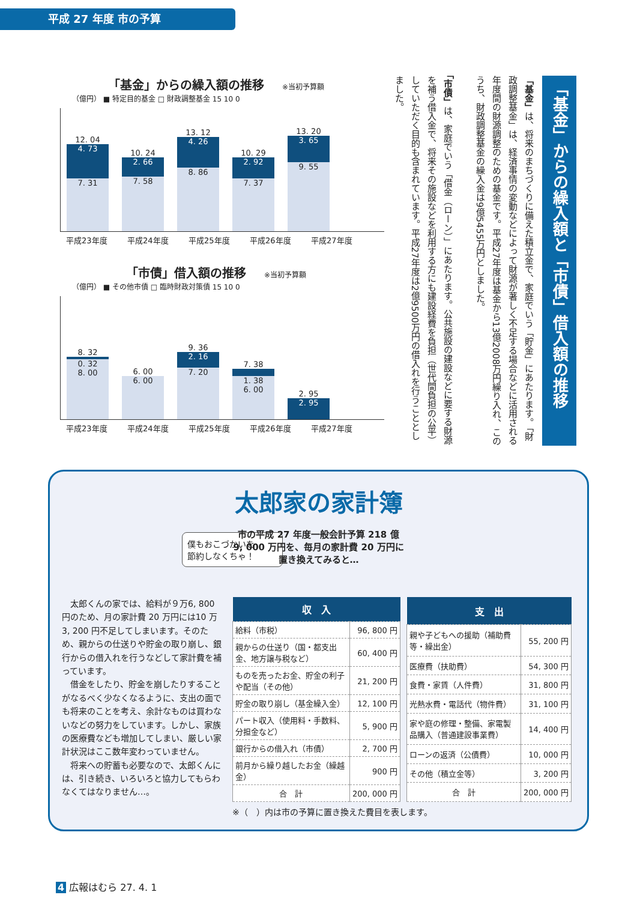平成 27 年度 市の予算
「基金」からの繰入額の推移 ※当初予算額
（億円） ■ 特定目的基金 □ 財政調整基金 15 10 0
12. 04
4. 73
7. 31
10. 24
2. 66
7. 58
13. 12
4. 26
8. 86
10. 29
2. 92
7. 37
13. 20
3. 65
9. 55
平成23年度 平成24年度 平成25年度 平成26年度 平成27年度
「市債」借入額の推移 ※当初予算額
（億円） ■ その他市債 □ 臨時財政対策債 15 10 0
8. 32
0. 32
8. 00
6. 00
6. 00
9. 36
2. 16
7. 20
7. 38
1. 38
6. 00
2. 95
2. 95
平成23年度 平成24年度 平成25年度 平成26年度 平成27年度
「基金」からの繰入額と「市債」借入額の推移
「基金」は、将来のまちづくりに備えた積立金で、家庭でいう「貯金」にあたります。「財政調整基金」は、経済事情の変動などによって財源が著しく不足する場合などに活用される年度間の財源調整のための基金です。平成27年度は基金から13億2008万円繰り入れ、このうち、財政調整基金の繰入金は9億5455万円としました。
「市債」は、家庭でいう「借金（ローン）」にあたります。公共施設の建設などに要する財源を補う借入金で、将来その施設などを利用する方にも建設経費を負担（世代間負担の公平）していただく目的も含まれています。平成27年度は2億9500万円の借入れを行うこととしました。
太郎家の家計簿
市の平成 27 年度一般会計予算 218 億
9, 000 万円を、毎月の家計費 20 万円に
置き換えてみると…
僕もおこづかいを
節約しなくちゃ！
　太郎くんの家では、給料が９万6, 800 円のため、月の家計費 20 万円には10 万 3, 200 円不足してしまいます。そのため、親からの仕送りや貯金の取り崩し、銀行からの借入れを行うなどして家計費を補っています。
　借金をしたり、貯金を崩したりすることがなるべく少なくなるように、支出の面でも将来のことを考え、余計なものは買わないなどの努力をしています。しかし、家族の医療費なども増加してしまい、厳しい家計状況はここ数年変わっていません。
　将来への貯蓄も必要なので、太郎くんには、引き続き、いろいろと協力してもらわなくてはなりません…。
| 収 入 | |
| --- | --- |
| 給料（市税） | 96, 800 円 |
| 親からの仕送り（国・都支出金、地方譲与税など） | 60, 400 円 |
| ものを売ったお金、貯金の利子や配当（その他） | 21, 200 円 |
| 貯金の取り崩し（基金繰入金） | 12, 100 円 |
| パート収入（使用料・手数料、分担金など） | 5, 900 円 |
| 銀行からの借入れ（市債） | 2, 700 円 |
| 前月から繰り越したお金（繰越金） | 900 円 |
| 合 計 | 200, 000 円 |
| 支 出 | |
| --- | --- |
| 親や子どもへの援助（補助費等・繰出金） | 55, 200 円 |
| 医療費（扶助費） | 54, 300 円 |
| 食費・家賃（人件費） | 31, 800 円 |
| 光熱水費・電話代（物件費） | 31, 100 円 |
| 家や庭の修理・整備、家電製品購入（普通建設事業費） | 14, 400 円 |
| ローンの返済（公債費） | 10, 000 円 |
| その他（積立金等） | 3, 200 円 |
| 合 計 | 200, 000 円 |
※（　）内は市の予算に置き換えた費目を表します。
4 広報はむら 27. 4. 1